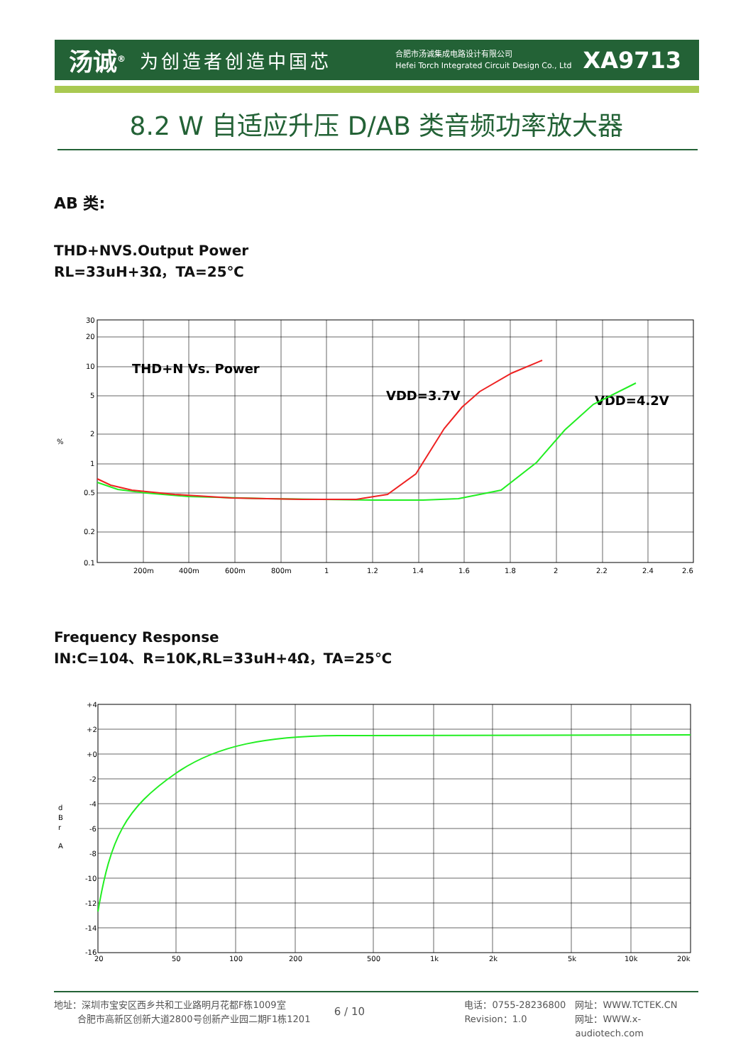汤诚<sup>®</sup> 为创造者创造中国芯
合肥市汤诚集成电路设计有限公司
Hefei Torch Integrated Circuit Design Co., Ltd
XA9713
8.2 W 自适应升压 D/AB 类音频功率放大器
AB 类:
THD+NVS.Output Power
RL=33uH+3Ω，TA=25℃
%
30
20
10
5
2
1
0.5
0.2
0.1
200m
400m
600m
800m
1
1.2
1.4
1.6
1.8
2
2.2
2.4
2.6
THD+N Vs. Power
VDD=3.7V
VDD=4.2V
Frequency Response
IN:C=104、R=10K,RL=33uH+4Ω，TA=25℃
d
B
r
A
+4
+2
+0
-2
-4
-6
-8
-10
-12
-14
-16
20
50
100
200
500
1k
2k
5k
10k
20k
地址：深圳市宝安区西乡共和工业路明月花都F栋1009室
   合肥市高新区创新大道2800号创新产业园二期F1栋1201
6 / 10
电话：0755-28236800
Revision：1.0
网址：WWW.TCTEK.CN
网址：WWW.x-audiotech.com